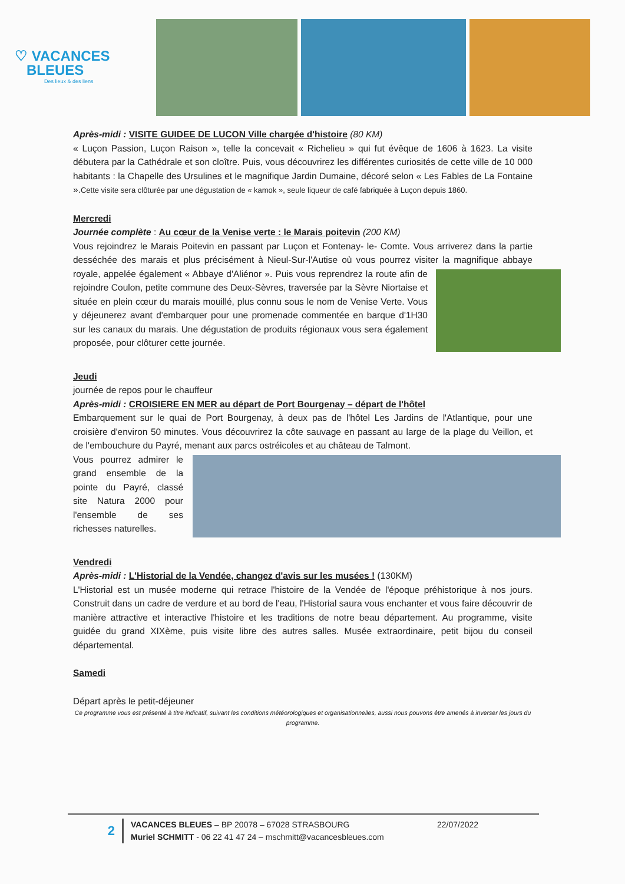♡ VACANCES
BLEUES
Des lieux & des liens
Après-midi : VISITE GUIDEE DE LUCON Ville chargée d'histoire (80 KM)
« Luçon Passion, Luçon Raison », telle la concevait « Richelieu » qui fut évêque de 1606 à 1623. La visite débutera par la Cathédrale et son cloître. Puis, vous découvrirez les différentes curiosités de cette ville de 10 000 habitants : la Chapelle des Ursulines et le magnifique Jardin Dumaine, décoré selon « Les Fables de La Fontaine ».Cette visite sera clôturée par une dégustation de « kamok », seule liqueur de café fabriquée à Luçon depuis 1860.
Mercredi
Journée complète : Au cœur de la Venise verte : le Marais poitevin (200 KM)
Vous rejoindrez le Marais Poitevin en passant par Luçon et Fontenay- le- Comte. Vous arriverez dans la partie desséchée des marais et plus précisément à Nieul-Sur-l'Autise où vous pourrez visiter la magnifique abbaye royale, appelée également « Abbaye d'Aliénor ». Puis vous reprendrez la route afin de rejoindre Coulon, petite commune des Deux-Sèvres, traversée par la Sèvre Niortaise et située en plein cœur du marais mouillé, plus connu sous le nom de Venise Verte. Vous y déjeunerez avant d'embarquer pour une promenade commentée en barque d'1H30 sur les canaux du marais. Une dégustation de produits régionaux vous sera également proposée, pour clôturer cette journée.
Jeudi
journée de repos pour le chauffeur
Après-midi : CROISIERE EN MER au départ de Port Bourgenay – départ de l'hôtel
Embarquement sur le quai de Port Bourgenay, à deux pas de l'hôtel Les Jardins de l'Atlantique, pour une croisière d'environ 50 minutes. Vous découvrirez la côte sauvage en passant au large de la plage du Veillon, et de l'embouchure du Payré, menant aux parcs ostréicoles et au château de Talmont.
Vous pourrez admirer le grand ensemble de la pointe du Payré, classé site Natura 2000 pour l'ensemble de ses richesses naturelles.
Vendredi
Après-midi : L'Historial de la Vendée, changez d'avis sur les musées ! (130KM)
L'Historial est un musée moderne qui retrace l'histoire de la Vendée de l'époque préhistorique à nos jours. Construit dans un cadre de verdure et au bord de l'eau, l'Historial saura vous enchanter et vous faire découvrir de manière attractive et interactive l'histoire et les traditions de notre beau département. Au programme, visite guidée du grand XIXème, puis visite libre des autres salles. Musée extraordinaire, petit bijou du conseil départemental.
Samedi
Départ après le petit-déjeuner
Ce programme vous est présenté à titre indicatif, suivant les conditions météorologiques et organisationnelles, aussi nous pouvons être amenés à inverser les jours du programme.
2
VACANCES BLEUES – BP 20078 – 67028 STRASBOURG
Muriel SCHMITT - 06 22 41 47 24 – mschmitt@vacancesbleues.com
22/07/2022